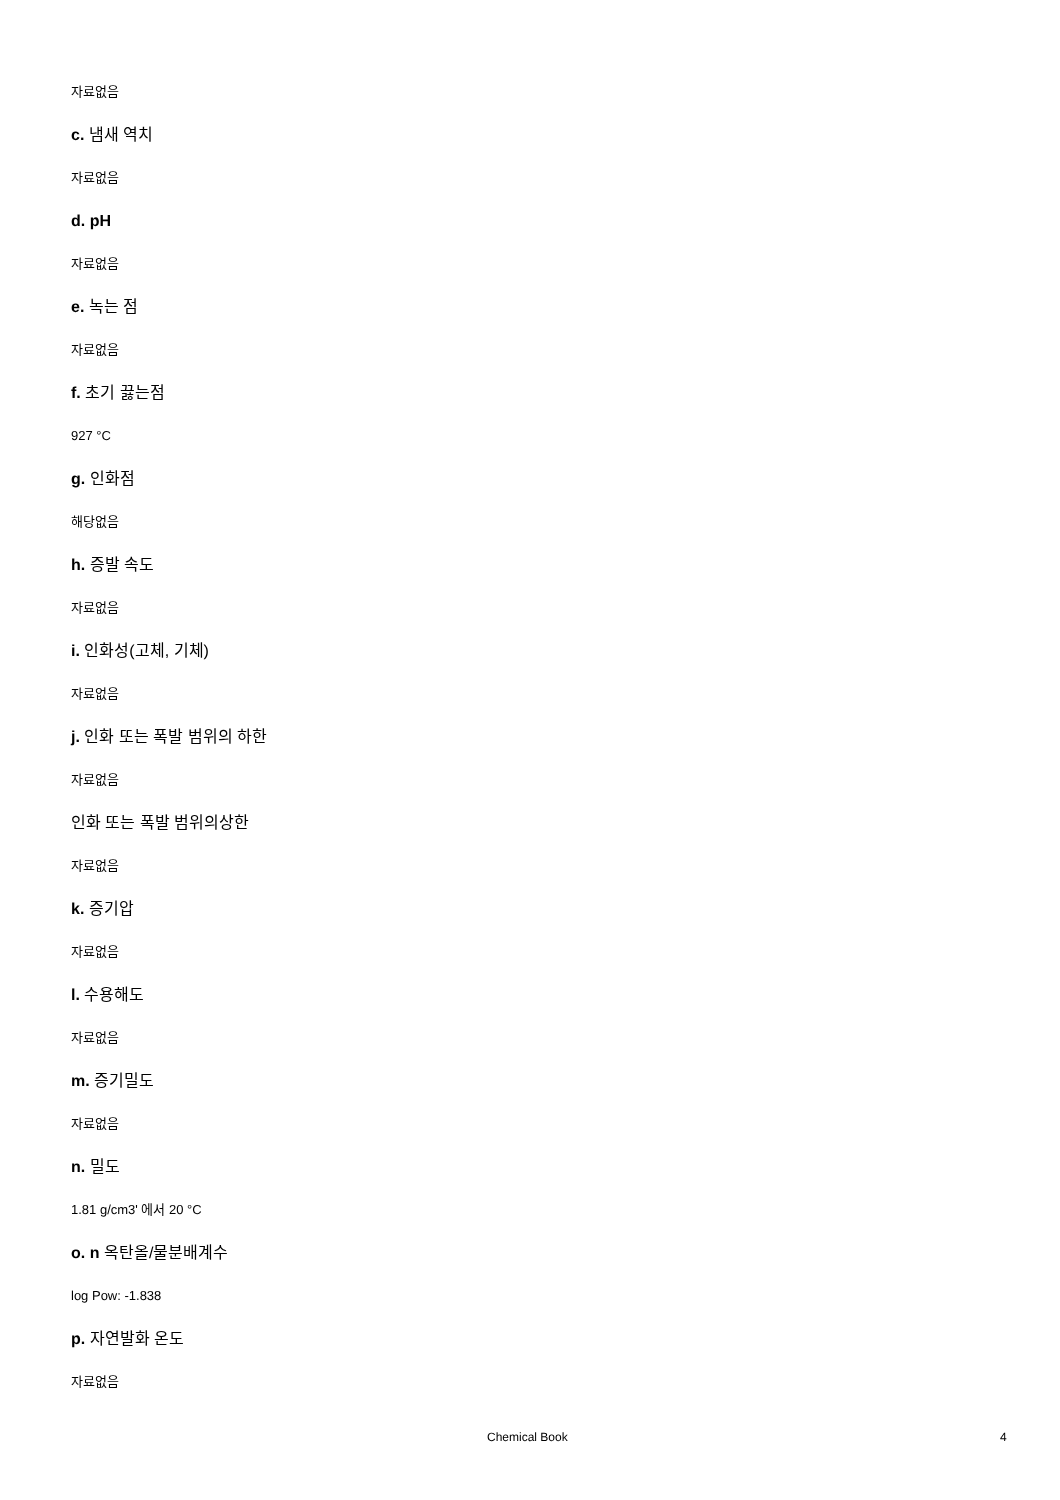자료없음
c. 냄새 역치
자료없음
d. pH
자료없음
e. 녹는 점
자료없음
f. 초기 끓는점
927 °C
g. 인화점
해당없음
h. 증발 속도
자료없음
i. 인화성(고체, 기체)
자료없음
j. 인화 또는 폭발 범위의 하한
자료없음
인화 또는 폭발 범위의상한
자료없음
k. 증기압
자료없음
l. 수용해도
자료없음
m. 증기밀도
자료없음
n. 밀도
1.81 g/cm3' 에서 20 °C
o. n 옥탄올/물분배계수
log Pow: -1.838
p. 자연발화 온도
자료없음
Chemical Book 4